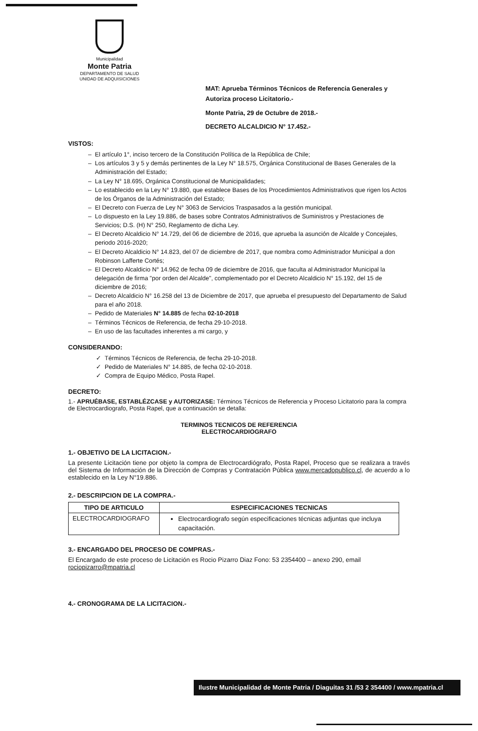Municipalidad
Monte Patria
DEPARTAMENTO DE SALUD
UNIDAD DE ADQUISICIONES
MAT: Aprueba Términos Técnicos de Referencia Generales y Autoriza proceso Licitatorio.-
Monte Patria, 29 de Octubre de 2018.-
DECRETO ALCALDICIO N° 17.452.-
VISTOS:
El artículo 1°, inciso tercero de la Constitución Política de la República de Chile;
Los artículos 3 y 5 y demás pertinentes de la Ley N° 18.575, Orgánica Constitucional de Bases Generales de la Administración del Estado;
La Ley N° 18.695, Orgánica Constitucional de Municipalidades;
Lo establecido en la Ley N° 19.880, que establece Bases de los Procedimientos Administrativos que rigen los Actos de los Órganos de la Administración del Estado;
El Decreto con Fuerza de Ley N° 3063 de Servicios Traspasados a la gestión municipal.
Lo dispuesto en la Ley 19.886, de bases sobre Contratos Administrativos de Suministros y Prestaciones de Servicios; D.S. (H) N° 250, Reglamento de dicha Ley.
El Decreto Alcaldicio N° 14.729, del 06 de diciembre de 2016, que aprueba la asunción de Alcalde y Concejales, periodo 2016-2020;
El Decreto Alcaldicio N° 14.823, del 07 de diciembre de 2017, que nombra como Administrador Municipal a don Robinson Lafferte Cortés;
El Decreto Alcaldicio N° 14.962 de fecha 09 de diciembre de 2016, que faculta al Administrador Municipal la delegación de firma "por orden del Alcalde", complementado por el Decreto Alcaldicio N° 15.192, del 15 de diciembre de 2016;
Decreto Alcaldicio N° 16.258 del 13 de Diciembre de 2017, que aprueba el presupuesto del Departamento de Salud para el año 2018.
Pedido de Materiales N° 14.885 de fecha 02-10-2018
Términos Técnicos de Referencia, de fecha 29-10-2018.
En uso de las facultades inherentes a mi cargo, y
CONSIDERANDO:
Términos Técnicos de Referencia, de fecha 29-10-2018.
Pedido de Materiales N° 14.885, de fecha 02-10-2018.
Compra de Equipo Médico, Posta Rapel.
DECRETO:
1.- APRUÉBASE, ESTABLÉZCASE y AUTORIZASE: Términos Técnicos de Referencia y Proceso Licitatorio para la compra de Electrocardiografo, Posta Rapel, que a continuación se detalla:
TERMINOS TECNICOS DE REFERENCIA
ELECTROCARDIOGRAFO
1.- OBJETIVO DE LA LICITACION.-
La presente Licitación tiene por objeto la compra de Electrocardiógrafo, Posta Rapel, Proceso que se realizara a través del Sistema de Información de la Dirección de Compras y Contratación Pública www.mercadopublico.cl, de acuerdo a lo establecido en la Ley N°19.886.
2.- DESCRIPCION DE LA COMPRA.-
| TIPO DE ARTICULO | ESPECIFICACIONES TECNICAS |
| --- | --- |
| ELECTROCARDIOGRAFO | Electrocardiografo según especificaciones técnicas adjuntas que incluya capacitación. |
3.- ENCARGADO DEL PROCESO DE COMPRAS.-
El Encargado de este proceso de Licitación es Rocio Pizarro Diaz Fono: 53 2354400 – anexo 290, email rociopizarro@mpatria.cl
4.- CRONOGRAMA DE LA LICITACION.-
Ilustre Municipalidad de Monte Patria / Diaguitas 31 /53 2 354400 / www.mpatria.cl